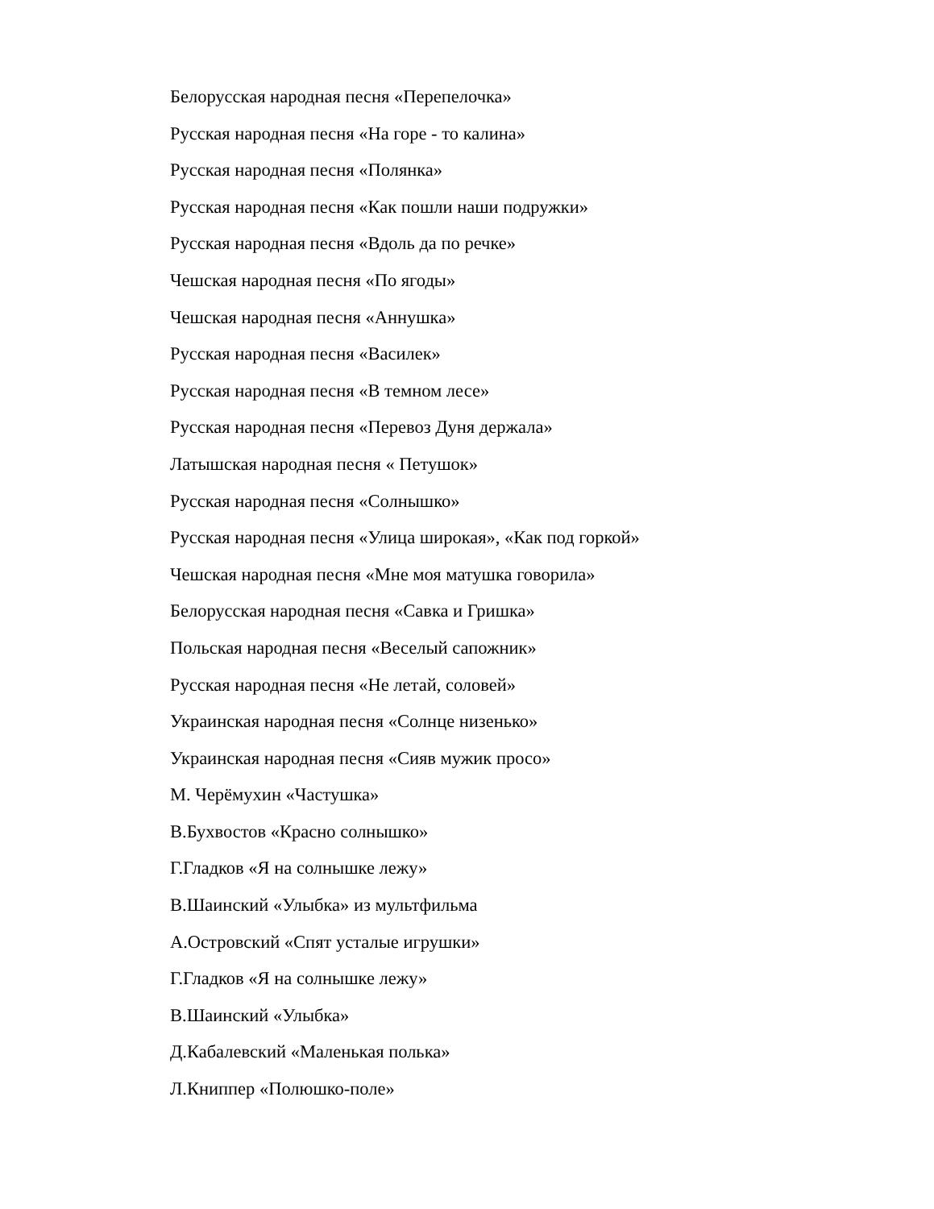Белорусская народная песня «Перепелочка»
Русская народная песня «На горе - то калина»
Русская народная песня «Полянка»
Русская народная песня «Как пошли наши подружки»
Русская народная песня «Вдоль да по речке»
Чешская народная песня «По ягоды»
Чешская народная песня «Аннушка»
Русская народная песня «Василек»
Русская народная песня «В темном лесе»
Русская народная песня «Перевоз Дуня держала»
Латышская народная песня « Петушок»
Русская народная песня «Солнышко»
Русская народная песня «Улица широкая», «Как под горкой»
Чешская народная песня «Мне моя матушка говорила»
Белорусская народная песня «Савка и Гришка»
Польская народная песня «Веселый сапожник»
Русская народная песня «Не летай, соловей»
Украинская народная песня «Солнце низенько»
Украинская народная песня «Сияв мужик просо»
М. Черёмухин «Частушка»
В.Бухвостов «Красно солнышко»
Г.Гладков «Я на солнышке лежу»
В.Шаинский «Улыбка» из мультфильма
А.Островский «Спят усталые игрушки»
Г.Гладков «Я на солнышке лежу»
В.Шаинский «Улыбка»
Д.Кабалевский «Маленькая полька»
Л.Книппер «Полюшко-поле»